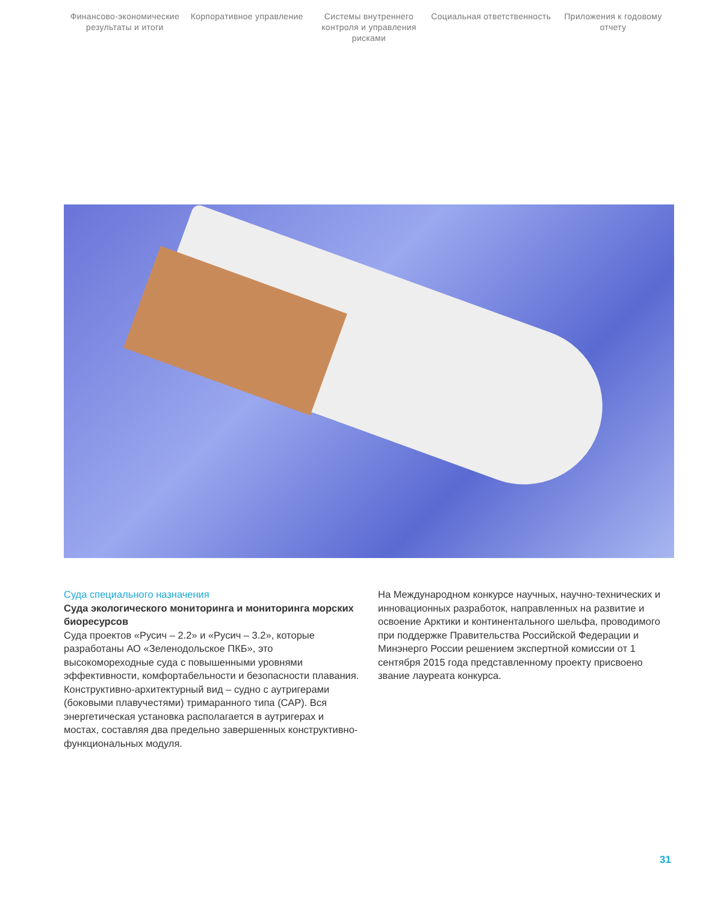Финансово-экономические результаты и итоги
Корпоративное управление Системы внутреннего контроля и управления рисками
Социальная ответственность Приложения к годовому отчету
Суда специального назначения
Суда экологического мониторинга и мониторинга морских биоресурсов
Суда проектов «Русич – 2.2» и «Русич – 3.2», которые разработаны АО «Зеленодольское ПКБ», это высокомореходные суда с повышенными уровнями эффективности, комфортабельности и безопасности плавания. Конструктивно-архитектурный вид – судно с аутригерами (боковыми плавучестями) тримаранного типа (САР). Вся энергетическая установка располагается в аутригерах и мостах, составляя два предельно завершенных конструктивно-функциональных модуля.
На Международном конкурсе научных, научно-технических и инновационных разработок, направленных на развитие и освоение Арктики и континентального шельфа, проводимого при поддержке Правительства Российской Федерации и Минэнерго России решением экспертной комиссии от 1 сентября 2015 года представленному проекту присвоено звание лауреата конкурса.
31